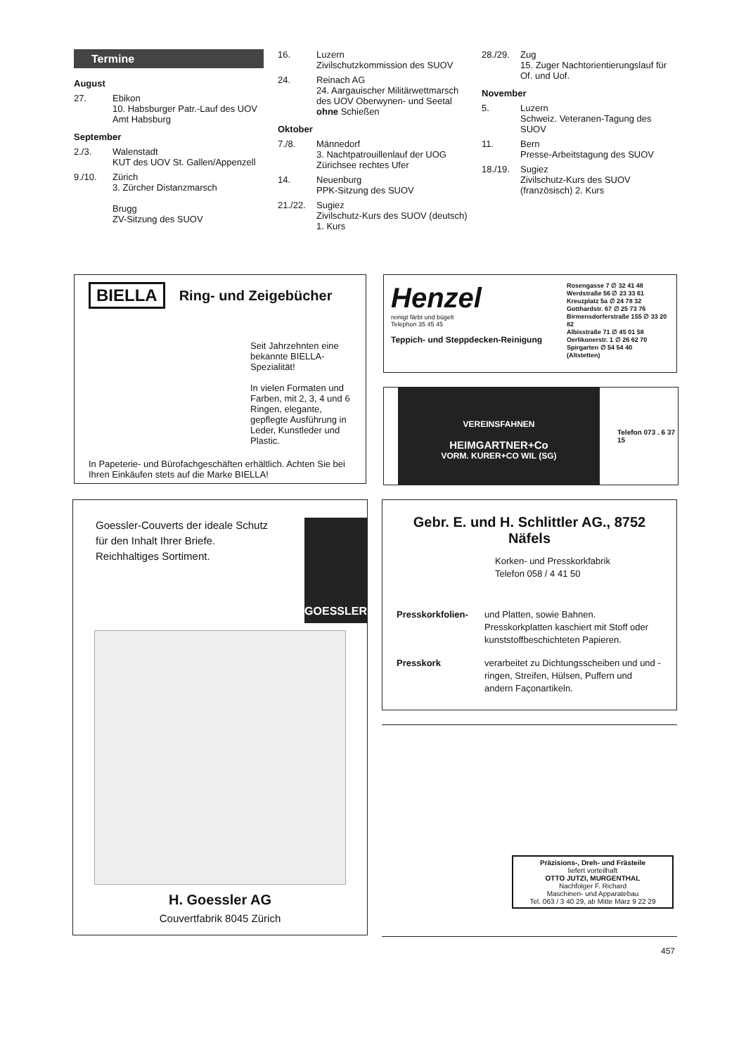Termine
August
27. Ebikon
10. Habsburger Patr.-Lauf des UOV Amt Habsburg
September
2./3. Walenstadt
KUT des UOV St. Gallen/Appenzell
9./10. Zürich
3. Zürcher Distanzmarsch
Brugg
ZV-Sitzung des SUOV
16. Luzern
Zivilschutzkommission des SUOV
24. Reinach AG
24. Aargauischer Militärwettmarsch des UOV Oberwynen- und Seetal ohne Schießen
Oktober
7./8. Männedorf
3. Nachtpatrouillenlauf der UOG Zürichsee rechtes Ufer
14. Neuenburg
PPK-Sitzung des SUOV
21./22. Sugiez
Zivilschutz-Kurs des SUOV (deutsch) 1. Kurs
28./29. Zug
15. Zuger Nachtorientierungslauf für Of. und Uof.
November
5. Luzern
Schweiz. Veteranen-Tagung des SUOV
11. Bern
Presse-Arbeitstagung des SUOV
18./19. Sugiez
Zivilschutz-Kurs des SUOV (französisch) 2. Kurs
BIELLA Ring- und Zeigebücher
Seit Jahrzehnten eine bekannte BIELLA-Spezialität!
In vielen Formaten und Farben, mit 2, 3, 4 und 6 Ringen, elegante, gepflegte Ausführung in Leder, Kunstleder und Plastic.
In Papeterie- und Bürofachgeschäften erhältlich. Achten Sie bei Ihren Einkäufen stets auf die Marke BIELLA!
Henzel
reinigt färbt und bügelt
Telephon 35 45 45
Teppich- und Steppdecken-Reinigung
Rosengasse 7 ∅ 32 41 48
Werdstraße 56 ∅ 23 33 61
Kreuzplatz 5a ∅ 24 78 32
Gotthardstr. 67 ∅ 25 73 76
Birmensdorferstraße 155 ∅ 33 20 82
Albisstraße 71 ∅ 45 01 58
Oerlikonerstr. 1 ∅ 26 62 70
Spirgarten ∅ 54 54 40
(Altstetten)
VEREINSFAHNEN
HEIMGARTNER+Co
VORM. KURER+CO WIL (SG)
Telefon 073 . 6 37 15
Goessler-Couverts der ideale Schutz für den Inhalt Ihrer Briefe.
Reichhaltiges Sortiment.
GOESSLER
H. Goessler AG
Couvertfabrik 8045 Zürich
Gebr. E. und H. Schlittler AG., 8752 Näfels
Korken- und Presskorkfabrik
Telefon 058 / 4 41 50
Presskorkfolien- und Platten, sowie Bahnen. Presskorkplatten kaschiert mit Stoff oder kunststoffbeschichteten Papieren.
Presskork verarbeitet zu Dichtungsscheiben und und -ringen, Streifen, Hülsen, Puffern und andern Façonartikeln.
Präzisions-, Dreh- und Frästeile
liefert vorteilhaft
OTTO JUTZI, MURGENTHAL
Nachfolger F. Richard
Maschinen- und Apparatebau
Tel. 063 / 3 40 29, ab Mitte März 9 22 29
457